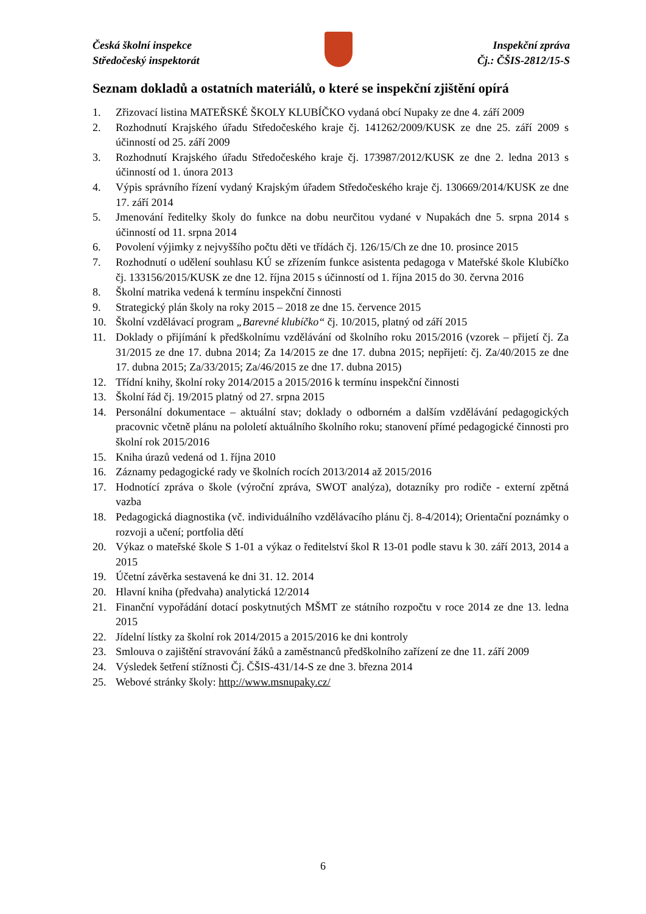Česká školní inspekce
Středočeský inspektorát
Inspekční zpráva
Čj.: ČŠIS-2812/15-S
Seznam dokladů a ostatních materiálů, o které se inspekční zjištění opírá
1. Zřizovací listina MATEŘSKÉ ŠKOLY KLUBÍČKO vydaná obcí Nupaky ze dne 4. září 2009
2. Rozhodnutí Krajského úřadu Středočeského kraje čj. 141262/2009/KUSK ze dne 25. září 2009 s účinností od 25. září 2009
3. Rozhodnutí Krajského úřadu Středočeského kraje čj. 173987/2012/KUSK ze dne 2. ledna 2013 s účinností od 1. února 2013
4. Výpis správního řízení vydaný Krajským úřadem Středočeského kraje čj. 130669/2014/KUSK ze dne 17. září 2014
5. Jmenování ředitelky školy do funkce na dobu neurčitou vydané v Nupakách dne 5. srpna 2014 s účinností od 11. srpna 2014
6. Povolení výjimky z nejvyššího počtu děti ve třídách čj. 126/15/Ch ze dne 10. prosince 2015
7. Rozhodnutí o udělení souhlasu KÚ se zřízením funkce asistenta pedagoga v Mateřské škole Klubíčko čj. 133156/2015/KUSK ze dne 12. října 2015 s účinností od 1. října 2015 do 30. června 2016
8. Školní matrika vedená k termínu inspekční činnosti
9. Strategický plán školy na roky 2015 – 2018 ze dne 15. července 2015
10. Školní vzdělávací program „Barevné klubíčko“ čj. 10/2015, platný od září 2015
11. Doklady o přijímání k předškolnímu vzdělávání od školního roku 2015/2016 (vzorek – přijetí čj. Za 31/2015 ze dne 17. dubna 2014; Za 14/2015 ze dne 17. dubna 2015; nepřijetí: čj. Za/40/2015 ze dne 17. dubna 2015; Za/33/2015; Za/46/2015 ze dne 17. dubna 2015)
12. Třídní knihy, školní roky 2014/2015 a 2015/2016 k termínu inspekční činnosti
13. Školní řád čj. 19/2015 platný od 27. srpna 2015
14. Personální dokumentace – aktuální stav; doklady o odborném a dalším vzdělávání pedagogických pracovnic včetně plánu na pololetí aktuálního školního roku; stanovení přímé pedagogické činnosti pro školní rok 2015/2016
15. Kniha úrazů vedená od 1. října 2010
16. Záznamy pedagogické rady ve školních rocích 2013/2014 až 2015/2016
17. Hodnotící zpráva o škole (výroční zpráva, SWOT analýza), dotazníky pro rodiče - externí zpětná vazba
18. Pedagogická diagnostika (vč. individuálního vzdělávacího plánu čj. 8-4/2014); Orientační poznámky o rozvoji a učení; portfolia dětí
20. Výkaz o mateřské škole S 1-01 a výkaz o ředitelství škol R 13-01 podle stavu k 30. září 2013, 2014 a 2015
19. Účetní závěrka sestavená ke dni 31. 12. 2014
20. Hlavní kniha (předvaha) analytická 12/2014
21. Finanční vypořádání dotací poskytnutých MŠMT ze státního rozpočtu v roce 2014 ze dne 13. ledna 2015
22. Jídelní lístky za školní rok 2014/2015 a 2015/2016 ke dni kontroly
23. Smlouva o zajištění stravování žáků a zaměstnanců předškolního zařízení ze dne 11. září 2009
24. Výsledek šetření stížnosti Čj. ČŠIS-431/14-S ze dne 3. března 2014
25. Webové stránky školy: http://www.msnupaky.cz/
6